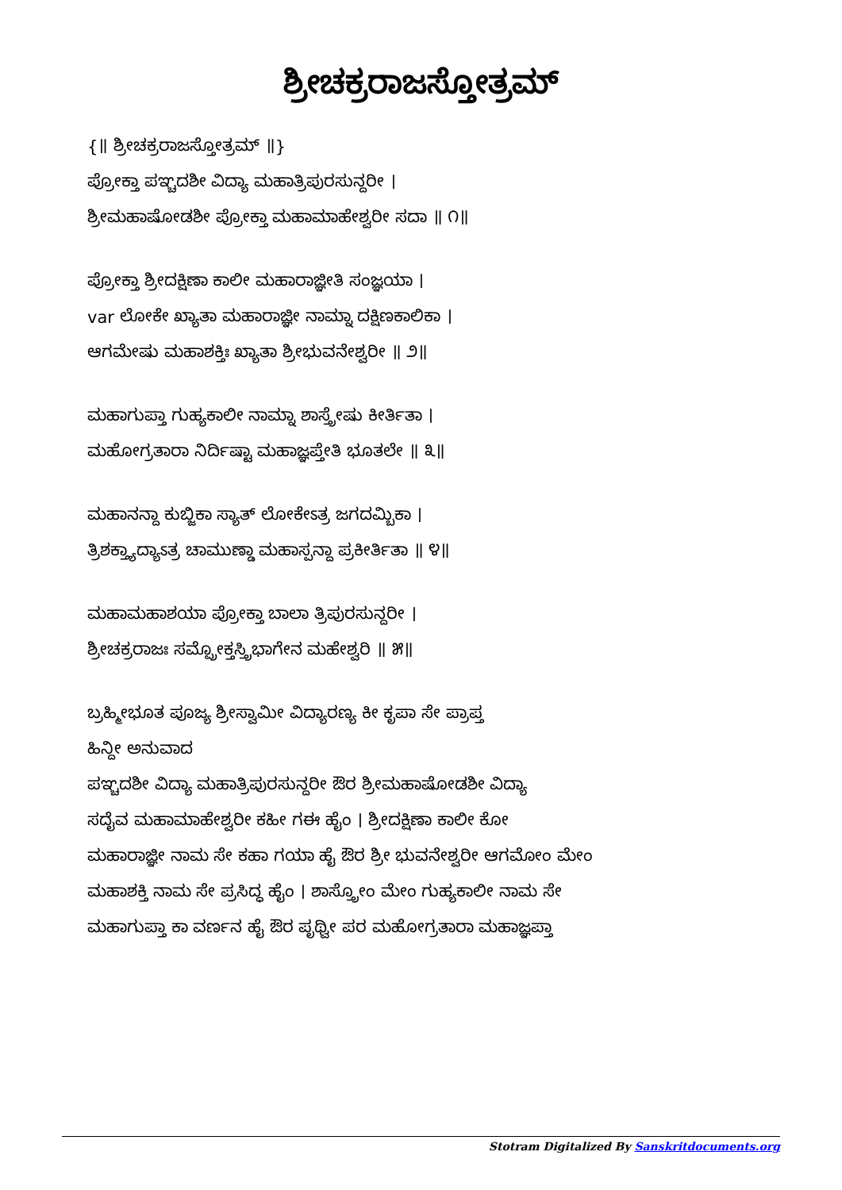ಶ್ರೀಚಕ್ರರಾಜಸ್ತೋತ್ರಮ್
{॥ ಶ್ರೀಚಕ್ರರಾಜಸ್ತೋತ್ರಮ್ ॥}
ಪ್ರೋಕ್ತಾ ಪಞ್ಚದಶೀ ವಿದ್ಯಾ ಮಹಾತ್ರಿಪುರಸುನ್ದರೀ ।
ಶ್ರೀಮಹಾಷೋಡಶೀ ಪ್ರೋಕ್ತಾ ಮಹಾಮಾಹೇಶ್ವರೀ ಸದಾ ॥ ೧॥
ಪ್ರೋಕ್ತಾ ಶ್ರೀದಕ್ಷಿಣಾ ಕಾಲೀ ಮಹಾರಾಜ್ಞೀತಿ ಸಂಜ್ಞಯಾ ।
var ಲೋಕೇ ಖ್ಯಾತಾ ಮಹಾರಾಜ್ಞೀ ನಾಮ್ನಾ ದಕ್ಷಿಣಕಾಲಿಕಾ ।
ಆಗಮೇಷು ಮಹಾಶಕ್ತಿಃ ಖ್ಯಾತಾ ಶ್ರೀಭುವನೇಶ್ವರೀ ॥ ೨॥
ಮಹಾಗುಪ್ತಾ ಗುಹ್ಯಕಾಲೀ ನಾಮ್ನಾ ಶಾಸ್ತ್ರೇಷು ಕೀರ್ತಿತಾ ।
ಮಹೋಗ್ರತಾರಾ ನಿರ್ದಿಷ್ಟಾ ಮಹಾಜ್ಞಪ್ತೇತಿ ಭೂತಲೇ ॥ ೩॥
ಮಹಾನನ್ದಾ ಕುಬ್ಜಿಕಾ ಸ್ಯಾತ್ ಲೋಕೇಽತ್ರ ಜಗದಮ್ಬಿಕಾ ।
ತ್ರಿಶಕ್ತ್ಯಾದ್ಯಾಽತ್ರ ಚಾಮುಣ್ಡಾ ಮಹಾಸ್ಪನ್ದಾ ಪ್ರಕೀರ್ತಿತಾ ॥ ೪॥
ಮಹಾಮಹಾಶಯಾ ಪ್ರೋಕ್ತಾ ಬಾಲಾ ತ್ರಿಪುರಸುನ್ದರೀ ।
ಶ್ರೀಚಕ್ರರಾಜಃ ಸಮ್ಪ್ರೋಕ್ತಸ್ತ್ರಿಭಾಗೇನ ಮಹೇಶ್ವರಿ ॥ ೫॥
ಬ್ರಹ್ಮೀಭೂತ ಪೂಜ್ಯ ಶ್ರೀಸ್ವಾಮೀ ವಿದ್ಯಾರಣ್ಯ ಕೀ ಕೃಪಾ ಸೇ ಪ್ರಾಪ್ತ
ಹಿನ್ದೀ ಅನುವಾದ
ಪಞ್ಚದಶೀ ವಿದ್ಯಾ ಮಹಾತ್ರಿಪುರಸುನ್ದರೀ ಔರ ಶ್ರೀಮಹಾಷೋಡಶೀ ವಿದ್ಯಾ
ಸದೈವ ಮಹಾಮಾಹೇಶ್ವರೀ ಕಹೀ ಗಈ ಹೈಂ । ಶ್ರೀದಕ್ಷಿಣಾ ಕಾಲೀ ಕೋ
ಮಹಾರಾಜ್ಞೀ ನಾಮ ಸೇ ಕಹಾ ಗಯಾ ಹೈ ಔರ ಶ್ರೀ ಭುವನೇಶ್ವರೀ ಆಗಮೋಂ ಮೇಂ
ಮಹಾಶಕ್ತಿ ನಾಮ ಸೇ ಪ್ರಸಿದ್ಧ ಹೈಂ । ಶಾಸ್ತ್ರೋಂ ಮೇಂ ಗುಹ್ಯಕಾಲೀ ನಾಮ ಸೇ
ಮಹಾಗುಪ್ತಾ ಕಾ ವರ್ಣನ ಹೈ ಔರ ಪೃಥ್ವೀ ಪರ ಮಹೋಗ್ರತಾರಾ ಮಹಾಜ್ಞಪ್ತಾ
Stotram Digitalized By Sanskritdocuments.org